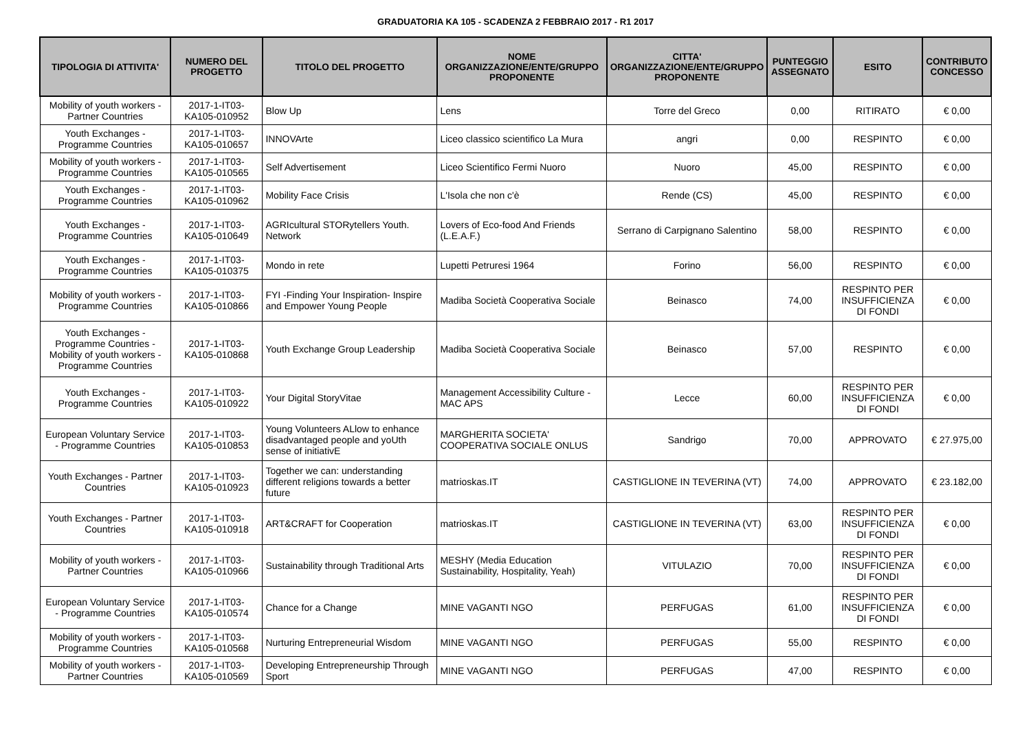GRADUATORIA KA 105 - SCADENZA 2 FEBBRAIO 2017 - R1 2017
| TIPOLOGIA DI ATTIVITA' | NUMERO DEL PROGETTO | TITOLO DEL PROGETTO | NOME ORGANIZZAZIONE/ENTE/GRUPPO PROPONENTE | CITTA' ORGANIZZAZIONE/ENTE/GRUPPO PROPONENTE | PUNTEGGIO ASSEGNATO | ESITO | CONTRIBUTO CONCESSO |
| --- | --- | --- | --- | --- | --- | --- | --- |
| Mobility of youth workers - Partner Countries | 2017-1-IT03-KA105-010952 | Blow Up | Lens | Torre del Greco | 0,00 | RITIRATO | € 0,00 |
| Youth Exchanges - Programme Countries | 2017-1-IT03-KA105-010657 | INNOVArte | Liceo classico scientifico La Mura | angri | 0,00 | RESPINTO | € 0,00 |
| Mobility of youth workers - Programme Countries | 2017-1-IT03-KA105-010565 | Self Advertisement | Liceo Scientifico Fermi Nuoro | Nuoro | 45,00 | RESPINTO | € 0,00 |
| Youth Exchanges - Programme Countries | 2017-1-IT03-KA105-010962 | Mobility Face Crisis | L'Isola che non c'è | Rende (CS) | 45,00 | RESPINTO | € 0,00 |
| Youth Exchanges - Programme Countries | 2017-1-IT03-KA105-010649 | AGRIcultural STORytellers Youth. Network | Lovers of Eco-food And Friends (L.E.A.F.) | Serrano di Carpignano Salentino | 58,00 | RESPINTO | € 0,00 |
| Youth Exchanges - Programme Countries | 2017-1-IT03-KA105-010375 | Mondo in rete | Lupetti Petruresi 1964 | Forino | 56,00 | RESPINTO | € 0,00 |
| Mobility of youth workers - Programme Countries | 2017-1-IT03-KA105-010866 | FYI -Finding Your Inspiration- Inspire and Empower Young People | Madiba Società Cooperativa Sociale | Beinasco | 74,00 | RESPINTO PER INSUFFICIENZA DI FONDI | € 0,00 |
| Youth Exchanges - Programme Countries - Mobility of youth workers - Programme Countries | 2017-1-IT03-KA105-010868 | Youth Exchange Group Leadership | Madiba Società Cooperativa Sociale | Beinasco | 57,00 | RESPINTO | € 0,00 |
| Youth Exchanges - Programme Countries | 2017-1-IT03-KA105-010922 | Your Digital StoryVitae | Management Accessibility Culture - MAC APS | Lecce | 60,00 | RESPINTO PER INSUFFICIENZA DI FONDI | € 0,00 |
| European Voluntary Service - Programme Countries | 2017-1-IT03-KA105-010853 | Young Volunteers ALlow to enhance disadvantaged people and yoUth sense of initiativE | MARGHERITA SOCIETA' COOPERATIVA SOCIALE ONLUS | Sandrigo | 70,00 | APPROVATO | € 27.975,00 |
| Youth Exchanges - Partner Countries | 2017-1-IT03-KA105-010923 | Together we can: understanding different religions towards a better future | matrioskas.IT | CASTIGLIONE IN TEVERINA (VT) | 74,00 | APPROVATO | € 23.182,00 |
| Youth Exchanges - Partner Countries | 2017-1-IT03-KA105-010918 | ART&CRAFT for Cooperation | matrioskas.IT | CASTIGLIONE IN TEVERINA (VT) | 63,00 | RESPINTO PER INSUFFICIENZA DI FONDI | € 0,00 |
| Mobility of youth workers - Partner Countries | 2017-1-IT03-KA105-010966 | Sustainability through Traditional Arts | MESHY (Media Education Sustainability, Hospitality, Yeah) | VITULAZIO | 70,00 | RESPINTO PER INSUFFICIENZA DI FONDI | € 0,00 |
| European Voluntary Service - Programme Countries | 2017-1-IT03-KA105-010574 | Chance for a Change | MINE VAGANTI NGO | PERFUGAS | 61,00 | RESPINTO PER INSUFFICIENZA DI FONDI | € 0,00 |
| Mobility of youth workers - Programme Countries | 2017-1-IT03-KA105-010568 | Nurturing Entrepreneurial Wisdom | MINE VAGANTI NGO | PERFUGAS | 55,00 | RESPINTO | € 0,00 |
| Mobility of youth workers - Partner Countries | 2017-1-IT03-KA105-010569 | Developing Entrepreneurship Through Sport | MINE VAGANTI NGO | PERFUGAS | 47,00 | RESPINTO | € 0,00 |